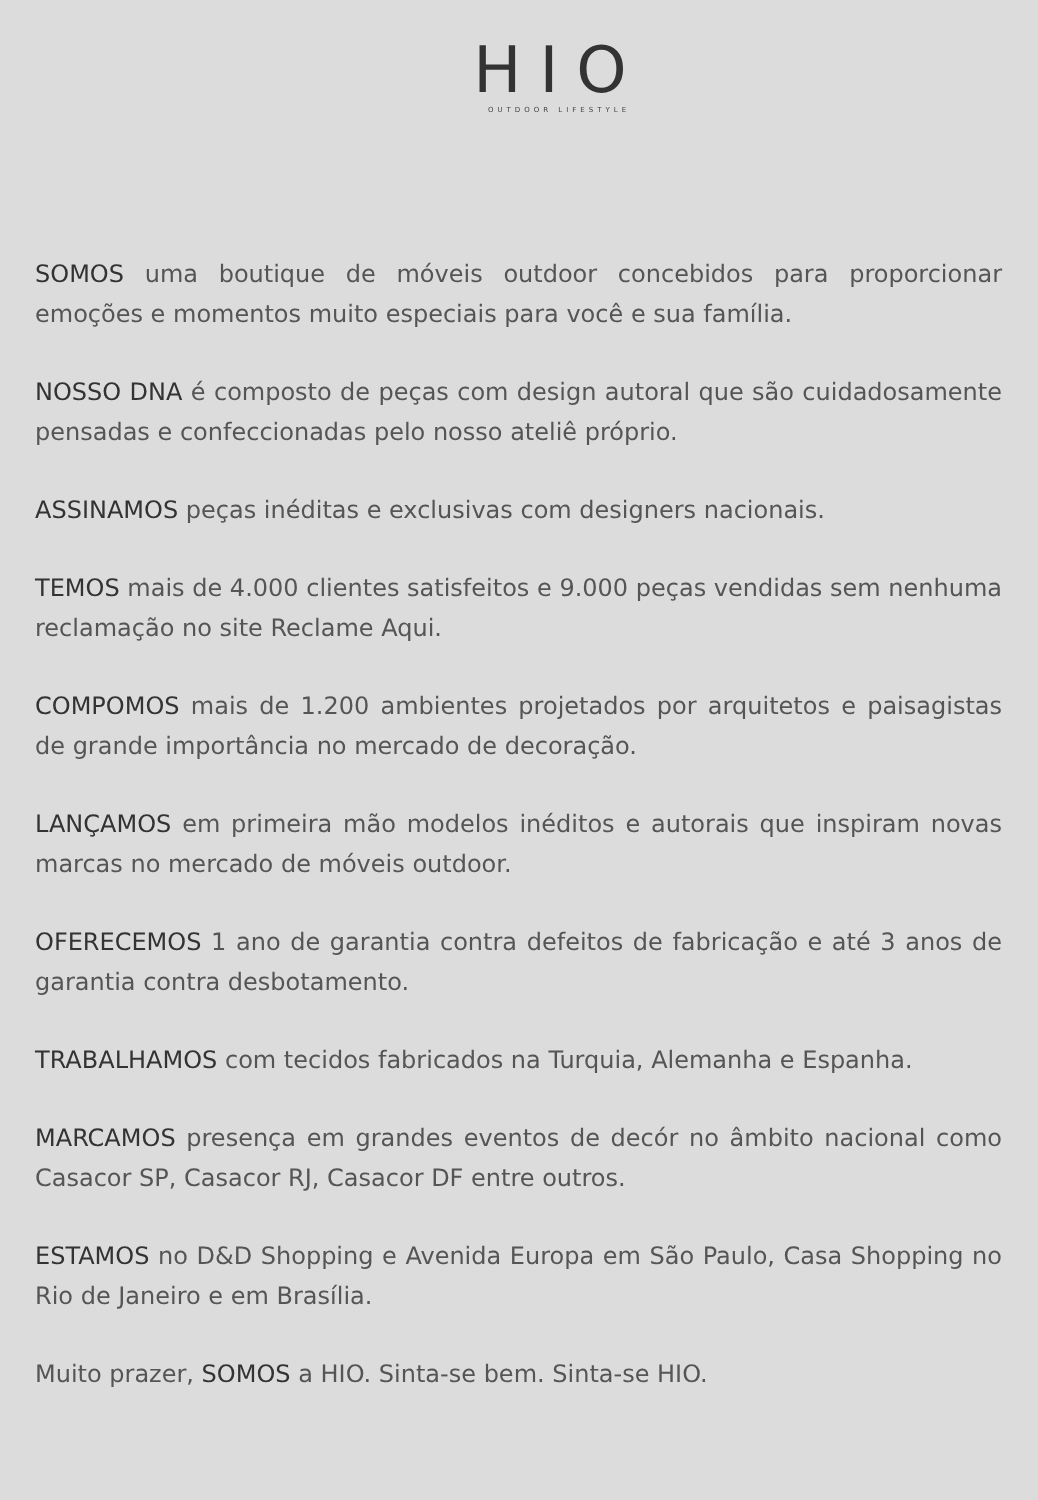HIO
OUTDOOR LIFESTYLE
SOMOS uma boutique de móveis outdoor concebidos para proporcionar emoções e momentos muito especiais para você e sua família.
NOSSO DNA é composto de peças com design autoral que são cuidadosamente pensadas e confeccionadas pelo nosso ateliê próprio.
ASSINAMOS peças inéditas e exclusivas com designers nacionais.
TEMOS mais de 4.000 clientes satisfeitos e 9.000 peças vendidas sem nenhuma reclamação no site Reclame Aqui.
COMPOMOS mais de 1.200 ambientes projetados por arquitetos e paisagistas de grande importância no mercado de decoração.
LANÇAMOS em primeira mão modelos inéditos e autorais que inspiram novas marcas no mercado de móveis outdoor.
OFERECEMOS 1 ano de garantia contra defeitos de fabricação e até 3 anos de garantia contra desbotamento.
TRABALHAMOS com tecidos fabricados na Turquia, Alemanha e Espanha.
MARCAMOS presença em grandes eventos de decór no âmbito nacional como Casacor SP, Casacor RJ, Casacor DF entre outros.
ESTAMOS no D&D Shopping e Avenida Europa em São Paulo, Casa Shopping no Rio de Janeiro e em Brasília.
Muito prazer, SOMOS a HIO. Sinta-se bem. Sinta-se HIO.